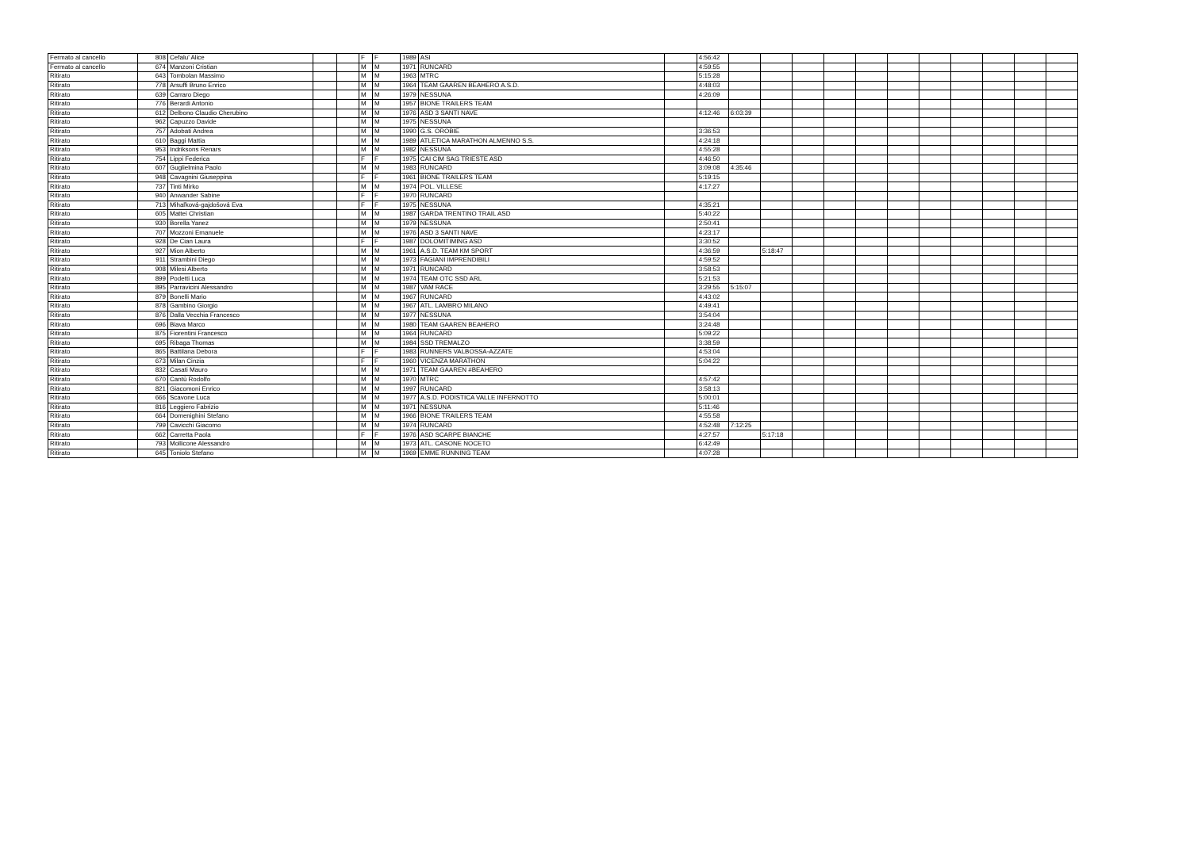| Fermato al cancello | 808 | Cefalu' Alice | | | F | F | 1989 | ASI | | 4:56:42 | | | | | | | | | | | |
| Fermato al cancello | 674 | Manzoni Cristian | | | M | M | 1971 | RUNCARD | | 4:59:55 | | | | | | | | | | | |
| Ritirato | 643 | Tombolan Massimo | | | M | M | 1963 | MTRC | | 5:15:28 | | | | | | | | | | | |
| Ritirato | 778 | Arsuffi Bruno Enrico | | | M | M | 1964 | TEAM GAAREN BEAHERO A.S.D. | | 4:48:03 | | | | | | | | | | | |
| Ritirato | 639 | Carraro Diego | | | M | M | 1979 | NESSUNA | | 4:26:09 | | | | | | | | | | | |
| Ritirato | 776 | Berardi Antonio | | | M | M | 1957 | BIONE TRAILERS TEAM | | | | | | | | | | | | | |
| Ritirato | 612 | Delbono Claudio Cherubino | | | M | M | 1976 | ASD 3 SANTI NAVE | | 4:12:46 | 6:03:39 | | | | | | | | | | |
| Ritirato | 962 | Capuzzo Davide | | | M | M | 1975 | NESSUNA | | | | | | | | | | | | | |
| Ritirato | 757 | Adobati Andrea | | | M | M | 1990 | G.S. OROBIE | | 3:36:53 | | | | | | | | | | | |
| Ritirato | 610 | Baggi Mattia | | | M | M | 1989 | ATLETICA MARATHON ALMENNO S.S. | | 4:24:18 | | | | | | | | | | | |
| Ritirato | 953 | Indriksons Renars | | | M | M | 1982 | NESSUNA | | 4:55:28 | | | | | | | | | | | |
| Ritirato | 754 | Lippi Federica | | | F | F | 1975 | CAI CIM SAG TRIESTE ASD | | 4:46:50 | | | | | | | | | | | |
| Ritirato | 607 | Guglielmina Paolo | | | M | M | 1983 | RUNCARD | | 3:09:08 | 4:35:46 | | | | | | | | | | |
| Ritirato | 948 | Cavagnini Giuseppina | | | F | F | 1961 | BIONE TRAILERS TEAM | | 5:19:15 | | | | | | | | | | | |
| Ritirato | 737 | Tinti Mirko | | | M | M | 1974 | POL. VILLESE | | 4:17:27 | | | | | | | | | | | |
| Ritirato | 940 | Anwander Sabine | | | F | F | 1970 | RUNCARD | | | | | | | | | | | | | |
| Ritirato | 713 | Mihaľková-gajdošová Eva | | | F | F | 1975 | NESSUNA | | 4:35:21 | | | | | | | | | | | |
| Ritirato | 605 | Mattei Christian | | | M | M | 1987 | GARDA TRENTINO TRAIL ASD | | 5:40:22 | | | | | | | | | | | |
| Ritirato | 930 | Borella Yanez | | | M | M | 1979 | NESSUNA | | 2:50:41 | | | | | | | | | | | |
| Ritirato | 707 | Mozzoni Emanuele | | | M | M | 1976 | ASD 3 SANTI NAVE | | 4:23:17 | | | | | | | | | | | |
| Ritirato | 928 | De Cian Laura | | | F | F | 1987 | DOLOMITIMING ASD | | 3:30:52 | | | | | | | | | | | |
| Ritirato | 927 | Mion Alberto | | | M | M | 1961 | A.S.D. TEAM KM SPORT | | 4:36:59 | | 5:18:47 | | | | | | | | | |
| Ritirato | 911 | Strambini Diego | | | M | M | 1973 | FAGIANI IMPRENDIBILI | | 4:59:52 | | | | | | | | | | | |
| Ritirato | 908 | Milesi Alberto | | | M | M | 1971 | RUNCARD | | 3:58:53 | | | | | | | | | | | |
| Ritirato | 899 | Podetti Luca | | | M | M | 1974 | TEAM OTC SSD ARL | | 5:21:53 | | | | | | | | | | | |
| Ritirato | 895 | Parravicini Alessandro | | | M | M | 1987 | VAM RACE | | 3:29:55 | 5:15:07 | | | | | | | | | | |
| Ritirato | 879 | Bonelli Mario | | | M | M | 1967 | RUNCARD | | 4:43:02 | | | | | | | | | | | |
| Ritirato | 878 | Gambino Giorgio | | | M | M | 1967 | ATL. LAMBRO MILANO | | 4:49:41 | | | | | | | | | | | |
| Ritirato | 876 | Dalla Vecchia Francesco | | | M | M | 1977 | NESSUNA | | 3:54:04 | | | | | | | | | | | |
| Ritirato | 696 | Biava Marco | | | M | M | 1980 | TEAM GAAREN BEAHERO | | 3:24:48 | | | | | | | | | | | |
| Ritirato | 875 | Fiorentini Francesco | | | M | M | 1964 | RUNCARD | | 5:09:22 | | | | | | | | | | | |
| Ritirato | 695 | Ribaga Thomas | | | M | M | 1984 | SSD TREMALZO | | 3:38:59 | | | | | | | | | | | |
| Ritirato | 865 | Battilana Debora | | | F | F | 1983 | RUNNERS VALBOSSA-AZZATE | | 4:53:04 | | | | | | | | | | | |
| Ritirato | 673 | Milan Cinzia | | | F | F | 1960 | VICENZA MARATHON | | 5:04:22 | | | | | | | | | | | |
| Ritirato | 832 | Casati Mauro | | | M | M | 1971 | TEAM GAAREN #BEAHERO | | | | | | | | | | | | | |
| Ritirato | 670 | Cantù Rodolfo | | | M | M | 1970 | MTRC | | 4:57:42 | | | | | | | | | | | |
| Ritirato | 821 | Giacomoni Enrico | | | M | M | 1997 | RUNCARD | | 3:58:13 | | | | | | | | | | | |
| Ritirato | 666 | Scavone Luca | | | M | M | 1977 | A.S.D. PODISTICA VALLE INFERNOTTO | | 5:00:01 | | | | | | | | | | | |
| Ritirato | 816 | Leggiero Fabrizio | | | M | M | 1971 | NESSUNA | | 5:11:46 | | | | | | | | | | | |
| Ritirato | 664 | Domenighini Stefano | | | M | M | 1966 | BIONE TRAILERS TEAM | | 4:55:58 | | | | | | | | | | | |
| Ritirato | 799 | Cavicchi Giacomo | | | M | M | 1974 | RUNCARD | | 4:52:48 | 7:12:25 | | | | | | | | | | |
| Ritirato | 662 | Carretta Paola | | | F | F | 1976 | ASD SCARPE BIANCHE | | 4:27:57 | | 5:17:18 | | | | | | | | | |
| Ritirato | 793 | Mollicone Alessandro | | | M | M | 1973 | ATL. CASONE NOCETO | | 6:42:49 | | | | | | | | | | | |
| Ritirato | 645 | Toniolo Stefano | | | M | M | 1969 | EMME RUNNING TEAM | | 4:07:28 | | | | | | | | | | | |